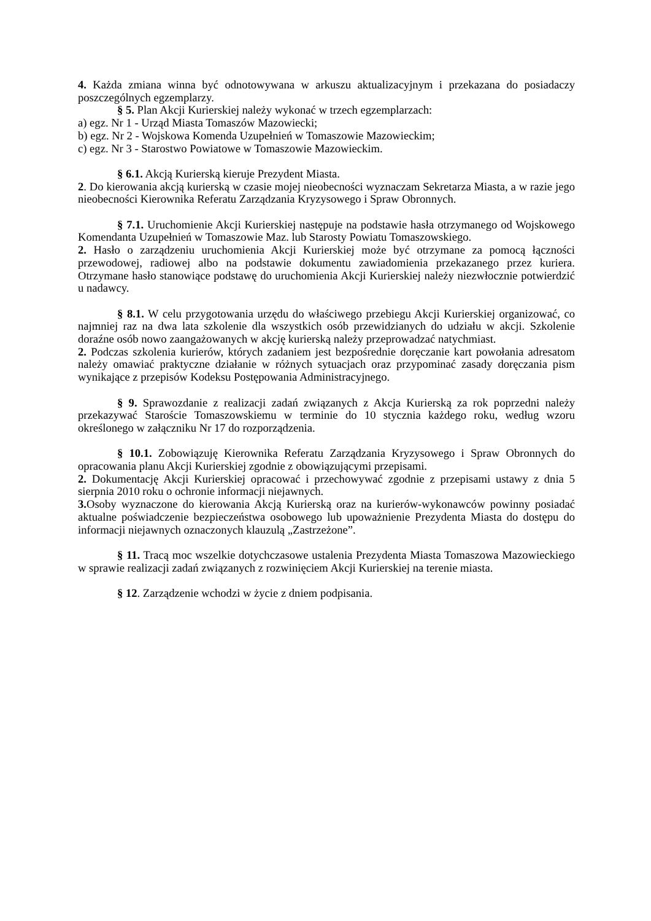4. Każda zmiana winna być odnotowywana w arkuszu aktualizacyjnym i przekazana do posiadaczy poszczególnych egzemplarzy.
§ 5. Plan Akcji Kurierskiej należy wykonać w trzech egzemplarzach:
a) egz. Nr 1 - Urząd Miasta Tomaszów Mazowiecki;
b) egz. Nr 2 - Wojskowa Komenda Uzupełnień w Tomaszowie Mazowieckim;
c) egz. Nr 3 - Starostwo Powiatowe w Tomaszowie Mazowieckim.
§ 6.1. Akcją Kurierską kieruje Prezydent Miasta.
2. Do kierowania akcją kurierską w czasie mojej nieobecności wyznaczam Sekretarza Miasta, a w razie jego nieobecności Kierownika Referatu Zarządzania Kryzysowego i Spraw Obronnych.
§ 7.1. Uruchomienie Akcji Kurierskiej następuje na podstawie hasła otrzymanego od Wojskowego Komendanta Uzupełnień w Tomaszowie Maz. lub Starosty Powiatu Tomaszowskiego.
2. Hasło o zarządzeniu uruchomienia Akcji Kurierskiej może być otrzymane za pomocą łączności przewodowej, radiowej albo na podstawie dokumentu zawiadomienia przekazanego przez kuriera. Otrzymane hasło stanowiące podstawę do uruchomienia Akcji Kurierskiej należy niezwłocznie potwierdzić u nadawcy.
§ 8.1. W celu przygotowania urzędu do właściwego przebiegu Akcji Kurierskiej organizować, co najmniej raz na dwa lata szkolenie dla wszystkich osób przewidzianych do udziału w akcji. Szkolenie doraźne osób nowo zaangażowanych w akcję kurierską należy przeprowadzać natychmiast.
2. Podczas szkolenia kurierów, których zadaniem jest bezpośrednie doręczanie kart powołania adresatom należy omawiać praktyczne działanie w różnych sytuacjach oraz przypominać zasady doręczania pism wynikające z przepisów Kodeksu Postępowania Administracyjnego.
§ 9. Sprawozdanie z realizacji zadań związanych z Akcja Kurierską za rok poprzedni należy przekazywać Staroście Tomaszowskiemu w terminie do 10 stycznia każdego roku, według wzoru określonego w załączniku Nr 17 do rozporządzenia.
§ 10.1. Zobowiązuję Kierownika Referatu Zarządzania Kryzysowego i Spraw Obronnych do opracowania planu Akcji Kurierskiej zgodnie z obowiązującymi przepisami.
2. Dokumentację Akcji Kurierskiej opracować i przechowywać zgodnie z przepisami ustawy z dnia 5 sierpnia 2010 roku o ochronie informacji niejawnych.
3. Osoby wyznaczone do kierowania Akcją Kurierską oraz na kurierów-wykonawców powinny posiadać aktualne poświadczenie bezpieczeństwa osobowego lub upoważnienie Prezydenta Miasta do dostępu do informacji niejawnych oznaczonych klauzulą „Zastrzeżone”.
§ 11. Tracą moc wszelkie dotychczasowe ustalenia Prezydenta Miasta Tomaszowa Mazowieckiego w sprawie realizacji zadań związanych z rozwinięciem Akcji Kurierskiej na terenie miasta.
§ 12. Zarządzenie wchodzi w życie z dniem podpisania.